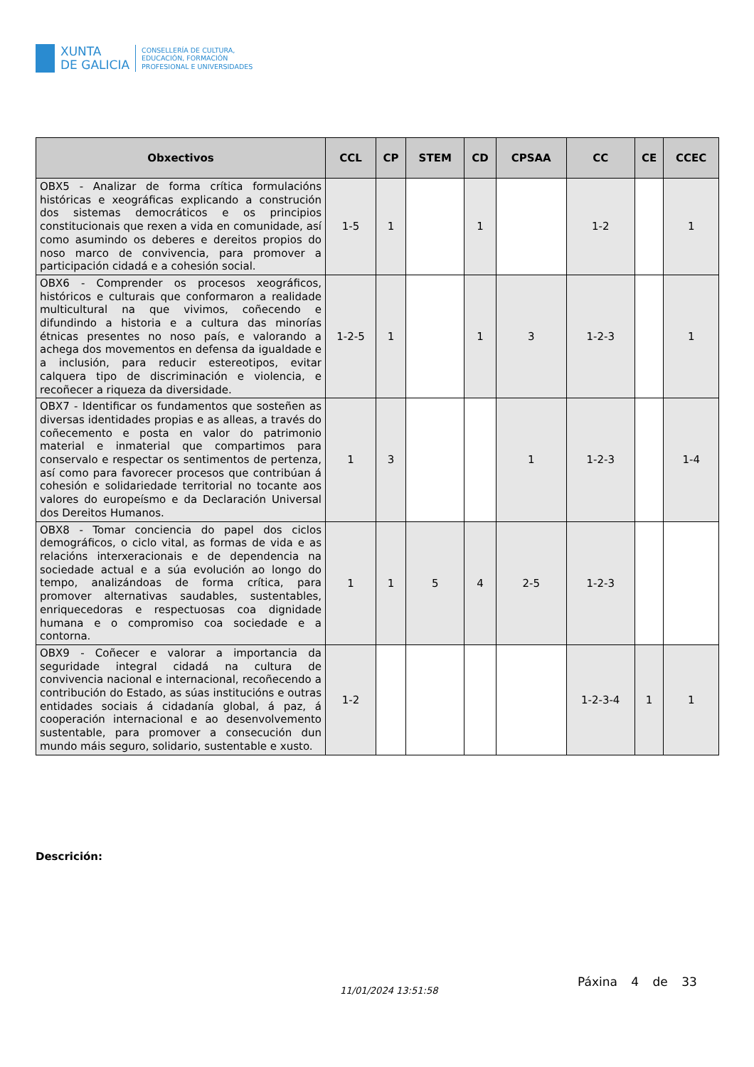XUNTA
DE GALICIA
CONSELLERÍA DE CULTURA,
EDUCACIÓN, FORMACIÓN
PROFESIONAL E UNIVERSIDADES
| Obxectivos | CCL | CP | STEM | CD | CPSAA | CC | CE | CCEC |
| --- | --- | --- | --- | --- | --- | --- | --- | --- |
| OBX5 - Analizar de forma crítica formulacións históricas e xeográficas explicando a construción dos sistemas democráticos e os principios constitucionais que rexen a vida en comunidade, así como asumindo os deberes e dereitos propios do noso marco de convivencia, para promover a participación cidadá e a cohesión social. | 1-5 | 1 | | 1 | | 1-2 | | 1 |
| OBX6 - Comprender os procesos xeográficos, históricos e culturais que conformaron a realidade multicultural na que vivimos, coñecendo e difundindo a historia e a cultura das minorías étnicas presentes no noso país, e valorando a achega dos movementos en defensa da igualdade e a inclusión, para reducir estereotipos, evitar calquera tipo de discriminación e violencia, e recoñecer a riqueza da diversidade. | 1-2-5 | 1 | | 1 | 3 | 1-2-3 | | 1 |
| OBX7 - Identificar os fundamentos que sosteñen as diversas identidades propias e as alleas, a través do coñecemento e posta en valor do patrimonio material e inmaterial que compartimos para conservalo e respectar os sentimentos de pertenza, así como para favorecer procesos que contribúan á cohesión e solidariedade territorial no tocante aos valores do europeísmo e da Declaración Universal dos Dereitos Humanos. | 1 | 3 | | | 1 | 1-2-3 | | 1-4 |
| OBX8 - Tomar conciencia do papel dos ciclos demográficos, o ciclo vital, as formas de vida e as relacións interxeracionais e de dependencia na sociedade actual e a súa evolución ao longo do tempo, analizándoas de forma crítica, para promover alternativas saudables, sustentables, enriquecedoras e respectuosas coa dignidade humana e o compromiso coa sociedade e a contorna. | 1 | 1 | 5 | 4 | 2-5 | 1-2-3 | | |
| OBX9 - Coñecer e valorar a importancia da seguridade integral cidadá na cultura de convivencia nacional e internacional, recoñecendo a contribución do Estado, as súas institucións e outras entidades sociais á cidadanía global, á paz, á cooperación internacional e ao desenvolvemento sustentable, para promover a consecución dun mundo máis seguro, solidario, sustentable e xusto. | 1-2 | | | | | 1-2-3-4 | 1 | 1 |
Descrición:
11/01/2024 13:51:58
Páxina 4 de 33